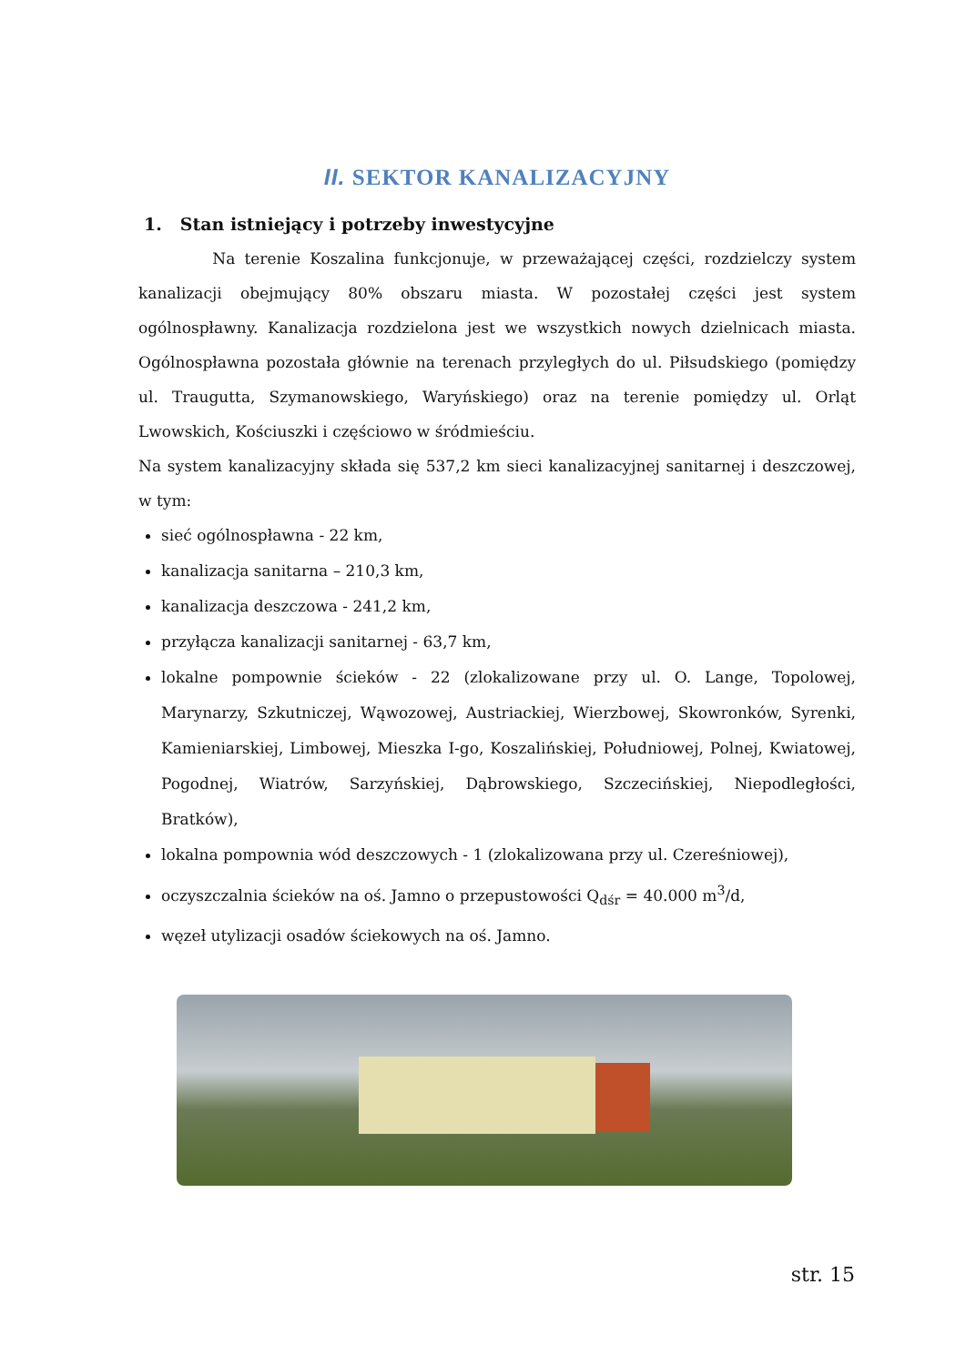II. SEKTOR KANALIZACYJNY
1. Stan istniejący i potrzeby inwestycyjne
Na terenie Koszalina funkcjonuje, w przeważającej części, rozdzielczy system kanalizacji obejmujący 80% obszaru miasta. W pozostałej części jest system ogólnospławny. Kanalizacja rozdzielona jest we wszystkich nowych dzielnicach miasta. Ogólnospławna pozostała głównie na terenach przyległych do ul. Piłsudskiego (pomiędzy ul. Traugutta, Szymanowskiego, Waryńskiego) oraz na terenie pomiędzy ul. Orląt Lwowskich, Kościuszki i częściowo w śródmieściu.
Na system kanalizacyjny składa się 537,2 km sieci kanalizacyjnej sanitarnej i deszczowej, w tym:
sieć ogólnospławna - 22 km,
kanalizacja sanitarna – 210,3 km,
kanalizacja deszczowa - 241,2 km,
przyłącza kanalizacji sanitarnej - 63,7 km,
lokalne pompownie ścieków - 22 (zlokalizowane przy ul. O. Lange, Topolowej, Marynarzy, Szkutniczej, Wąwozowej, Austriackiej, Wierzbowej, Skowronków, Syrenki, Kamieniarskiej, Limbowej, Mieszka I-go, Koszalińskiej, Południowej, Polnej, Kwiatowej, Pogodnej, Wiatrów, Sarzyńskiej, Dąbrowskiego, Szczecińskiej, Niepodległości, Bratków),
lokalna pompownia wód deszczowych - 1 (zlokalizowana przy ul. Czereśniowej),
oczyszczalnia ścieków na oś. Jamno o przepustowości Q<sub>dśr</sub> = 40.000 m<sup>3</sup>/d,
węzeł utylizacji osadów ściekowych na oś. Jamno.
str. 15